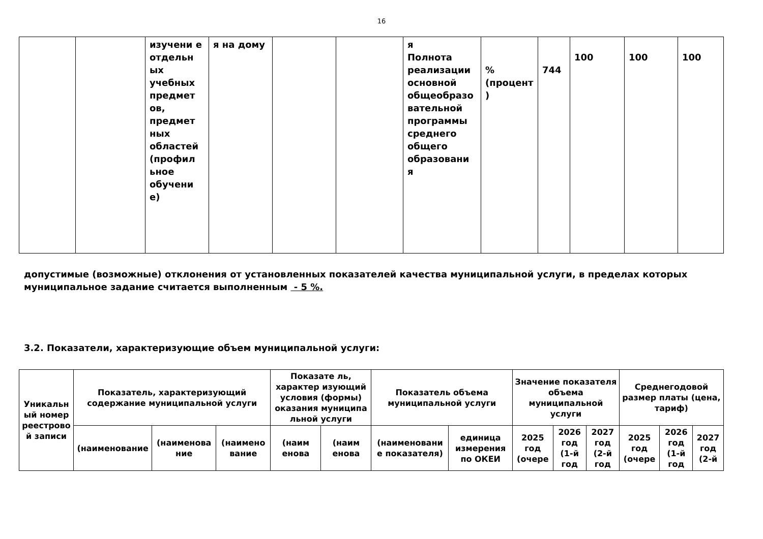16
| | | изучени е отдельн ых учебных предмет ов, предмет ных областей (профил ьное обучени е) | я на дому | | | я Полнота реализации основной общеобразо вательной программы среднего общего образовани я | % (процент ) | 744 | 100 | 100 | 100 |
допустимые (возможные) отклонения от установленных показателей качества муниципальной услуги, в пределах которых муниципальное задание считается выполненным - 5 %.
3.2. Показатели, характеризующие объем муниципальной услуги:
| Уникальн ый номер реестрово й записи | Показатель, характеризующий содержание муниципальной услуги | | | Показате ль, характер изующий условия (формы) оказания муниципа льной услуги | | Показатель объема муниципальной услуги | | Значение показателя объема муниципальной услуги | | | Среднегодовой размер платы (цена, тариф) | | |
| --- | --- | --- | --- | --- | --- | --- | --- | --- | --- | --- | --- | --- | --- |
| | (наименование | (наименова ние | (наимено вание | (наим енова | (наим енова | (наименовани е показателя) | единица измерения по ОКЕИ | 2025 год (очере | 2026 год (1-й год | 2027 год (2-й год | 2025 год (очере | 2026 год (1-й год | 2027 год (2-й |